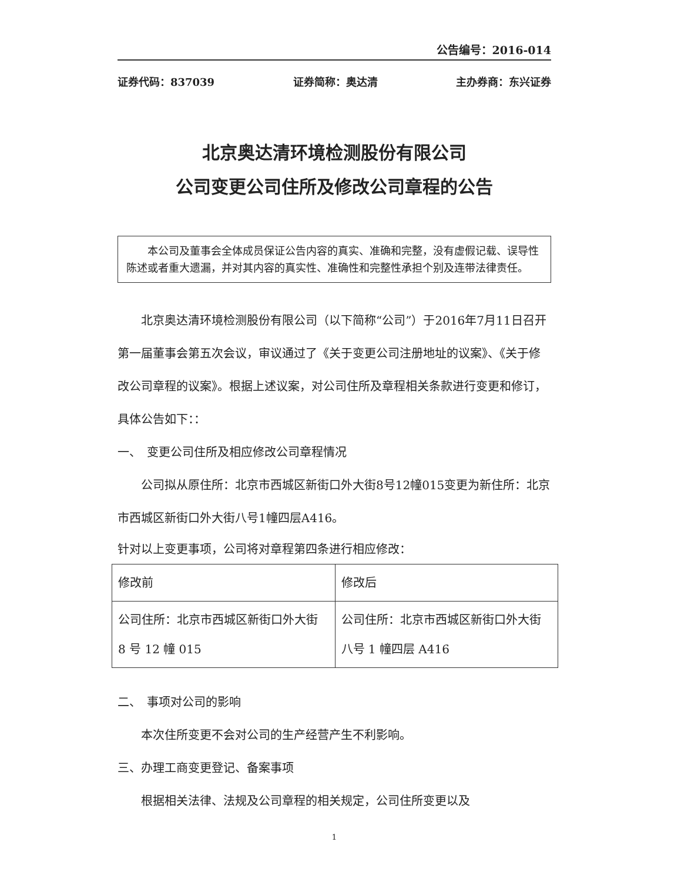公告编号：2016-014
证券代码：837039 证券简称：奥达清 主办券商：东兴证券
北京奥达清环境检测股份有限公司
公司变更公司住所及修改公司章程的公告
本公司及董事会全体成员保证公告内容的真实、准确和完整，没有虚假记载、误导性陈述或者重大遗漏，并对其内容的真实性、准确性和完整性承担个别及连带法律责任。
北京奥达清环境检测股份有限公司（以下简称“公司”）于2016年7月11日召开第一届董事会第五次会议，审议通过了《关于变更公司注册地址的议案》、《关于修改公司章程的议案》。根据上述议案，对公司住所及章程相关条款进行变更和修订，具体公告如下：：
一、　变更公司住所及相应修改公司章程情况
公司拟从原住所：北京市西城区新街口外大街8号12幢015变更为新住所：北京市西城区新街口外大街八号1幢四层A416。
针对以上变更事项，公司将对章程第四条进行相应修改：
| 修改前 | 修改后 |
| 公司住所：北京市西城区新街口外大街 8 号 12 幢 015 | 公司住所：北京市西城区新街口外大街八号 1 幢四层 A416 |
二、　事项对公司的影响
本次住所变更不会对公司的生产经营产生不利影响。
三、办理工商变更登记、备案事项
根据相关法律、法规及公司章程的相关规定，公司住所变更以及
1